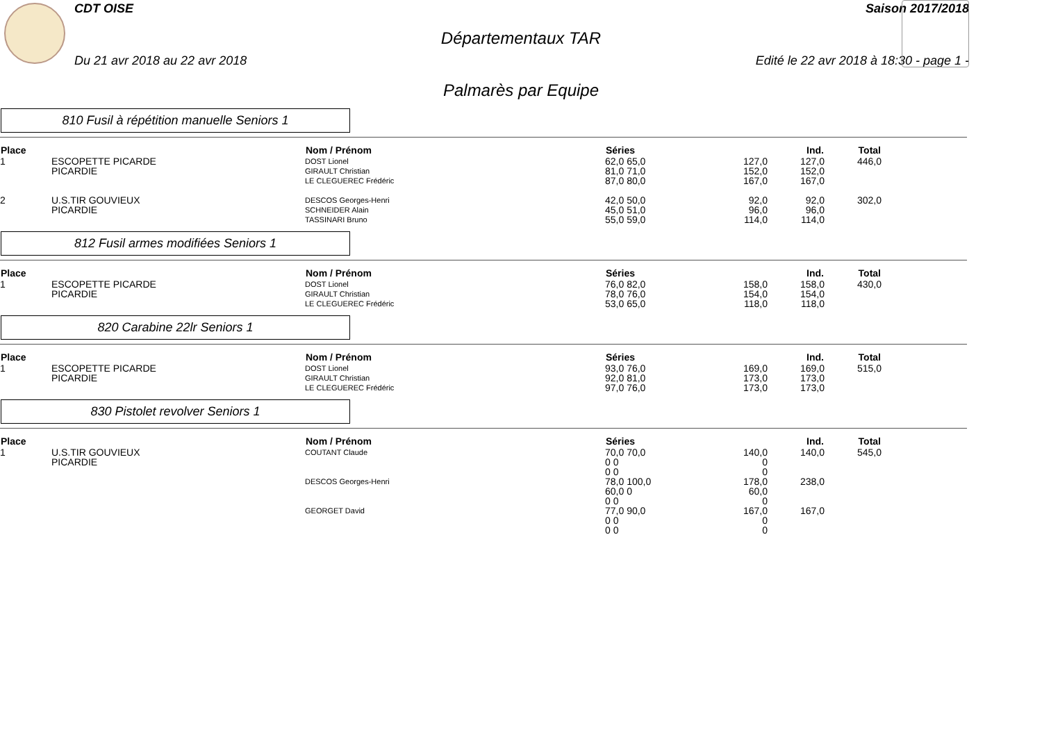CDT OISE Saison 2017/2018
Départementaux TAR
Du 21 avr 2018 au 22 avr 2018 Edité le 22 avr 2018 à 18:30 - page 1 -
Palmarès par Equipe
810 Fusil à répétition manuelle Seniors 1
| Place | | Nom / Prénom | Séries | | Ind. | Total | |
| --- | --- | --- | --- | --- | --- | --- | --- |
| 1 | ESCOPETTE PICARDE PICARDIE | DOST Lionel GIRAULT Christian LE CLEGUEREC Frédéric | 62,0 65,0 81,0 71,0 87,0 80,0 | 127,0 152,0 167,0 | 127,0 152,0 167,0 | 446,0 | |
| 2 | U.S.TIR GOUVIEUX PICARDIE | DESCOS Georges-Henri SCHNEIDER Alain TASSINARI Bruno | 42,0 50,0 45,0 51,0 55,0 59,0 | 92,0 96,0 114,0 | 92,0 96,0 114,0 | 302,0 | |
812 Fusil armes modifiées Seniors 1
| Place | | Nom / Prénom | Séries | | Ind. | Total | |
| --- | --- | --- | --- | --- | --- | --- | --- |
| 1 | ESCOPETTE PICARDE PICARDIE | DOST Lionel GIRAULT Christian LE CLEGUEREC Frédéric | 76,0 82,0 78,0 76,0 53,0 65,0 | 158,0 154,0 118,0 | 158,0 154,0 118,0 | 430,0 | |
820 Carabine 22lr Seniors 1
| Place | | Nom / Prénom | Séries | | Ind. | Total | |
| --- | --- | --- | --- | --- | --- | --- | --- |
| 1 | ESCOPETTE PICARDE PICARDIE | DOST Lionel GIRAULT Christian LE CLEGUEREC Frédéric | 93,0 76,0 92,0 81,0 97,0 76,0 | 169,0 173,0 173,0 | 169,0 173,0 173,0 | 515,0 | |
830 Pistolet revolver Seniors 1
| Place | | Nom / Prénom | Séries | | Ind. | Total | |
| --- | --- | --- | --- | --- | --- | --- | --- |
| 1 | U.S.TIR GOUVIEUX PICARDIE | COUTANT Claude | 70,0 70,0 0 0 0 0 | 140,0 0 0 | 140,0 | 545,0 | |
| | | DESCOS Georges-Henri | 78,0 100,0 60,0 0 0 0 | 178,0 60,0 0 | 238,0 | | |
| | | GEORGET David | 77,0 90,0 0 0 0 0 | 167,0 0 0 | 167,0 | | |